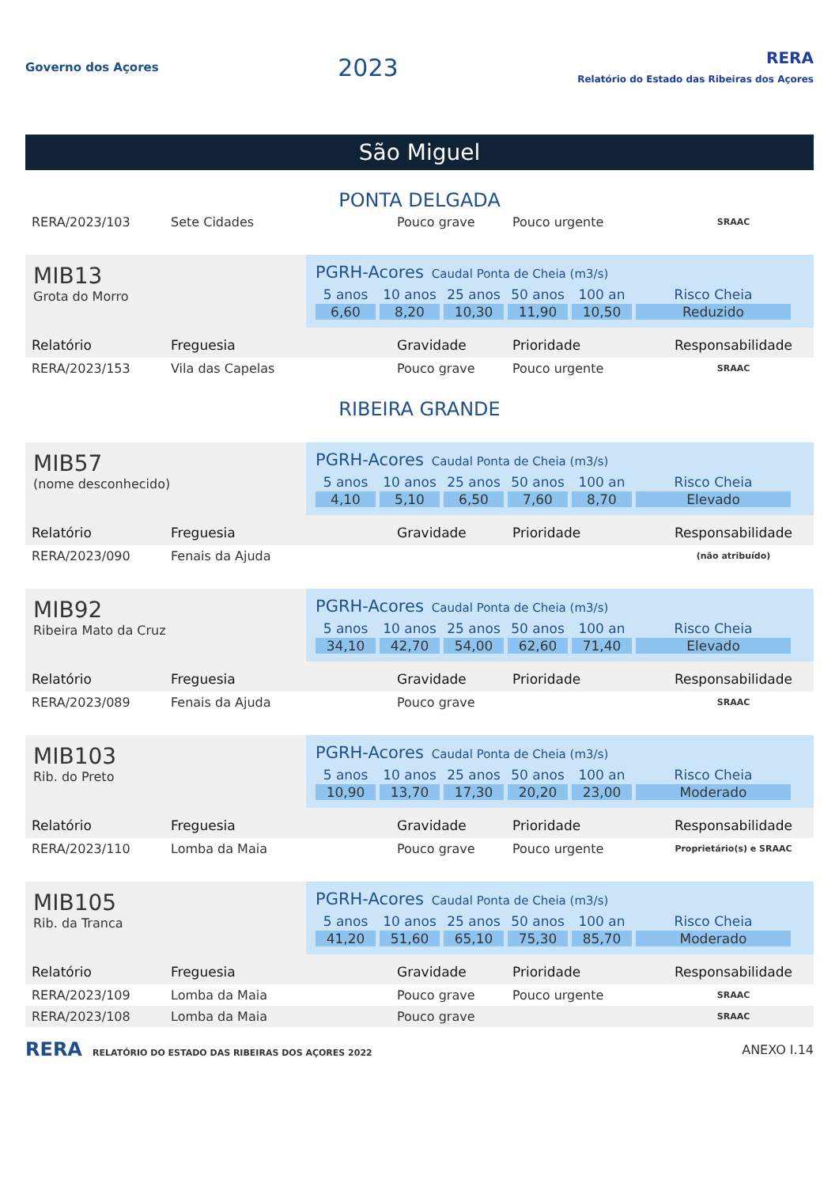Governo dos Açores
2023
RERA
Relatório do Estado das Ribeiras dos Açores
São Miguel
PONTA DELGADA
| RERA/2023/103 | Sete Cidades | Pouco grave | Pouco urgente | SRAAC |
MIB13
Grota do Morro
PGRH-Acores Caudal Ponta de Cheia (m3/s)
5 anos
10 anos
25 anos
50 anos
100 an
Risco Cheia
6,60
8,20
10,30
11,90
10,50
Reduzido
| Relatório | Freguesia | Gravidade | Prioridade | Responsabilidade |
| RERA/2023/153 | Vila das Capelas | Pouco grave | Pouco urgente | SRAAC |
RIBEIRA GRANDE
MIB57
(nome desconhecido)
PGRH-Acores Caudal Ponta de Cheia (m3/s)
5 anos
10 anos
25 anos
50 anos
100 an
Risco Cheia
4,10
5,10
6,50
7,60
8,70
Elevado
| Relatório | Freguesia | Gravidade | Prioridade | Responsabilidade |
| RERA/2023/090 | Fenais da Ajuda | | | (não atribuído) |
MIB92
Ribeira Mato da Cruz
PGRH-Acores Caudal Ponta de Cheia (m3/s)
5 anos
10 anos
25 anos
50 anos
100 an
Risco Cheia
34,10
42,70
54,00
62,60
71,40
Elevado
| Relatório | Freguesia | Gravidade | Prioridade | Responsabilidade |
| RERA/2023/089 | Fenais da Ajuda | Pouco grave | | SRAAC |
MIB103
Rib. do Preto
PGRH-Acores Caudal Ponta de Cheia (m3/s)
5 anos
10 anos
25 anos
50 anos
100 an
Risco Cheia
10,90
13,70
17,30
20,20
23,00
Moderado
| Relatório | Freguesia | Gravidade | Prioridade | Responsabilidade |
| RERA/2023/110 | Lomba da Maia | Pouco grave | Pouco urgente | Proprietário(s) e SRAAC |
MIB105
Rib. da Tranca
PGRH-Acores Caudal Ponta de Cheia (m3/s)
5 anos
10 anos
25 anos
50 anos
100 an
Risco Cheia
41,20
51,60
65,10
75,30
85,70
Moderado
| Relatório | Freguesia | Gravidade | Prioridade | Responsabilidade |
| RERA/2023/109 | Lomba da Maia | Pouco grave | Pouco urgente | SRAAC |
| RERA/2023/108 | Lomba da Maia | Pouco grave | | SRAAC |
RERA RELATÓRIO DO ESTADO DAS RIBEIRAS DOS AÇORES 2022
ANEXO I.14